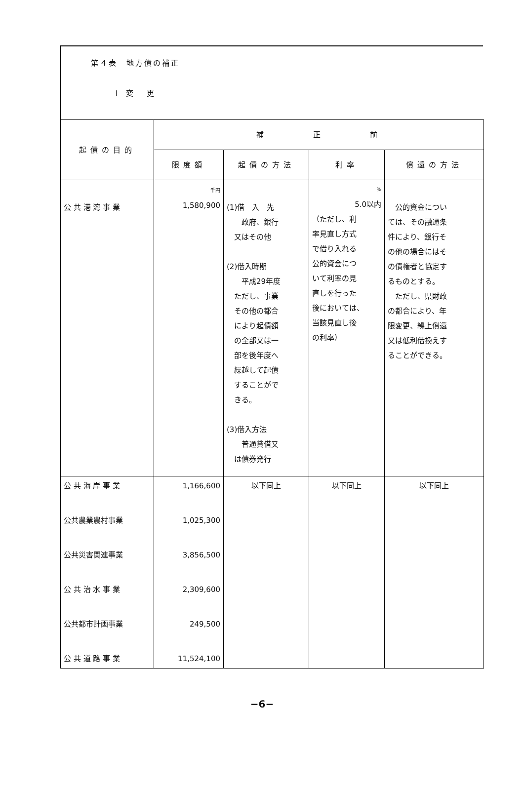第４表　地方債の補正
Ⅰ 変　更
| 起債の目的 | 補 正 前 | | | |
| --- | --- | --- | --- | --- |
| | 限度額 | 起債の方法 | 利率 | 償還の方法 |
| 公 共 港 湾 事 業 | 千円 1,580,900 | (1)借 入 先 政府、銀行 又はその他 (2)借入時期 平成29年度 ただし、事業 その他の都合 により起債額 の全部又は一 部を後年度へ 繰越して起債 することがで きる。 (3)借入方法 普通貸借又 は債券発行 | % 5.0以内 （ただし、利 率見直し方式 で借り入れる 公的資金につ いて利率の見 直しを行った 後においては、 当該見直し後 の利率） | 公的資金につい ては、その融通条 件により、銀行そ の他の場合にはそ の債権者と協定す るものとする。 ただし、県財政 の都合により、年 限変更、繰上償還 又は低利借換えす ることができる。 |
| 公 共 海 岸 事 業 | 1,166,600 | 以下同上 | 以下同上 | 以下同上 |
| 公共農業農村事業 | 1,025,300 | | | |
| 公共災害関連事業 | 3,856,500 | | | |
| 公 共 治 水 事 業 | 2,309,600 | | | |
| 公共都市計画事業 | 249,500 | | | |
| 公 共 道 路 事 業 | 11,524,100 | | | |
−6−